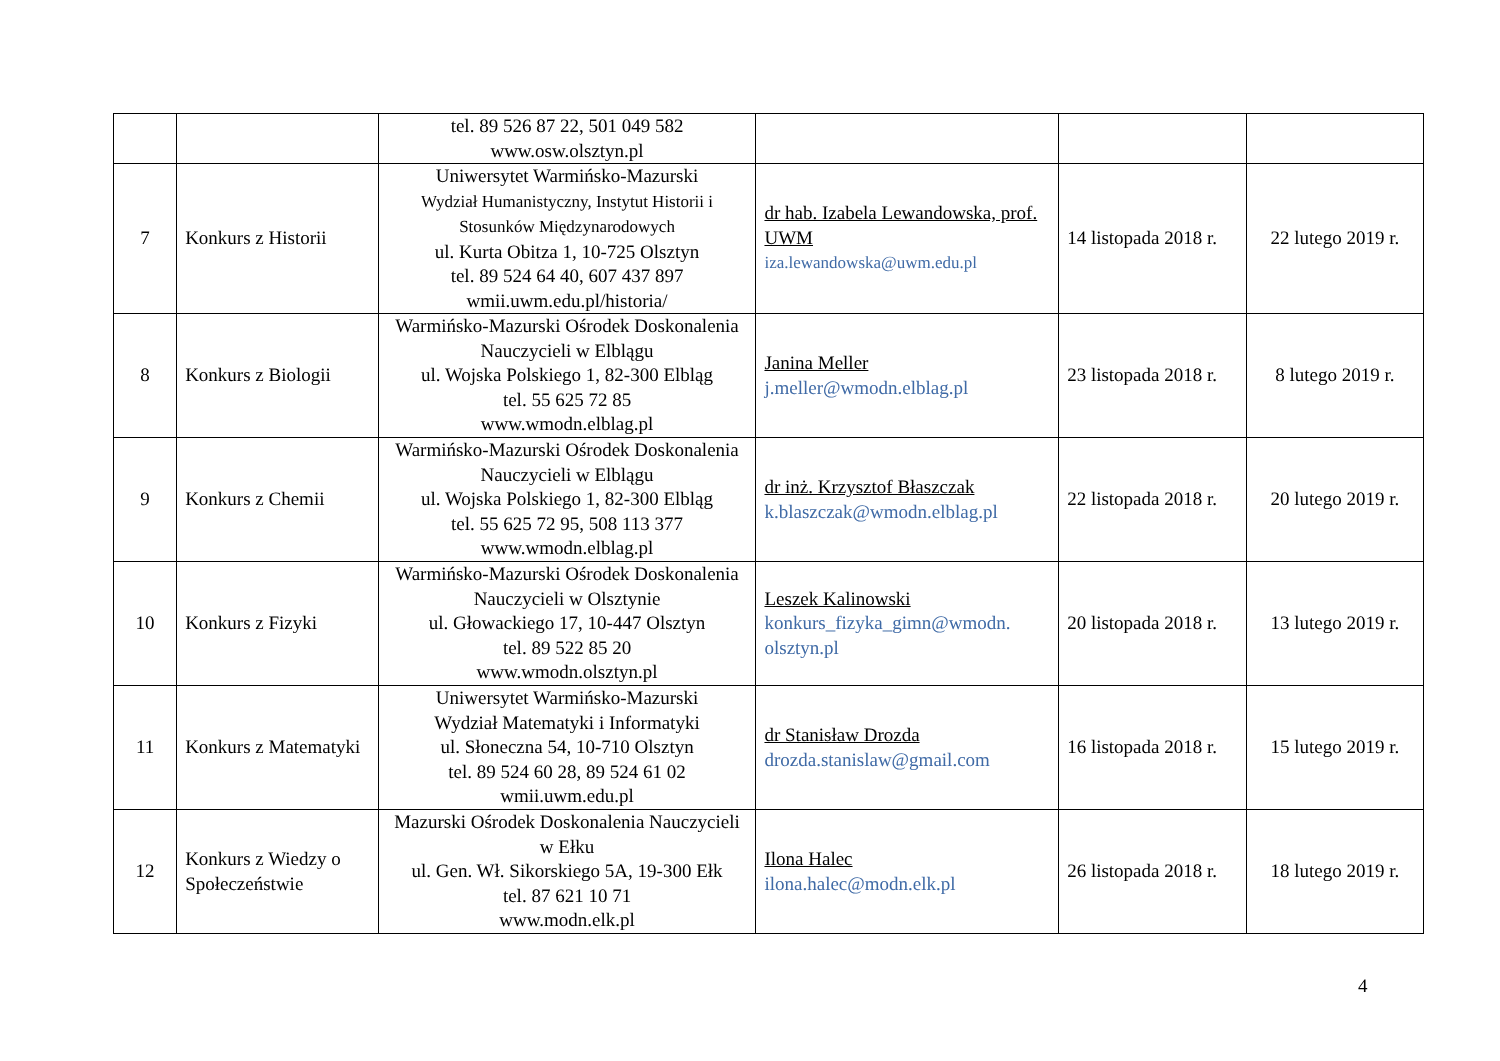| | | tel. 89 526 87 22, 501 049 582 www.osw.olsztyn.pl | | | |
| 7 | Konkurs z Historii | Uniwersytet Warmińsko-Mazurski Wydział Humanistyczny, Instytut Historii i Stosunków Międzynarodowych ul. Kurta Obitza 1, 10-725 Olsztyn tel. 89 524 64 40, 607 437 897 wmii.uwm.edu.pl/historia/ | dr hab. Izabela Lewandowska, prof. UWM iza.lewandowska@uwm.edu.pl | 14 listopada 2018 r. | 22 lutego 2019 r. |
| 8 | Konkurs z Biologii | Warmińsko-Mazurski Ośrodek Doskonalenia Nauczycieli w Elblągu ul. Wojska Polskiego 1, 82-300 Elbląg tel. 55 625 72 85 www.wmodn.elblag.pl | Janina Meller j.meller@wmodn.elblag.pl | 23 listopada 2018 r. | 8 lutego 2019 r. |
| 9 | Konkurs z Chemii | Warmińsko-Mazurski Ośrodek Doskonalenia Nauczycieli w Elblągu ul. Wojska Polskiego 1, 82-300 Elbląg tel. 55 625 72 95, 508 113 377 www.wmodn.elblag.pl | dr inż. Krzysztof Błaszczak k.blaszczak@wmodn.elblag.pl | 22 listopada 2018 r. | 20 lutego 2019 r. |
| 10 | Konkurs z Fizyki | Warmińsko-Mazurski Ośrodek Doskonalenia Nauczycieli w Olsztynie ul. Głowackiego 17, 10-447 Olsztyn tel. 89 522 85 20 www.wmodn.olsztyn.pl | Leszek Kalinowski konkurs_fizyka_gimn@wmodn. olsztyn.pl | 20 listopada 2018 r. | 13 lutego 2019 r. |
| 11 | Konkurs z Matematyki | Uniwersytet Warmińsko-Mazurski Wydział Matematyki i Informatyki ul. Słoneczna 54, 10-710 Olsztyn tel. 89 524 60 28, 89 524 61 02 wmii.uwm.edu.pl | dr Stanisław Drozda drozda.stanislaw@gmail.com | 16 listopada 2018 r. | 15 lutego 2019 r. |
| 12 | Konkurs z Wiedzy o Społeczeństwie | Mazurski Ośrodek Doskonalenia Nauczycieli w Ełku ul. Gen. Wł. Sikorskiego 5A, 19-300 Ełk tel. 87 621 10 71 www.modn.elk.pl | Ilona Halec ilona.halec@modn.elk.pl | 26 listopada 2018 r. | 18 lutego 2019 r. |
4